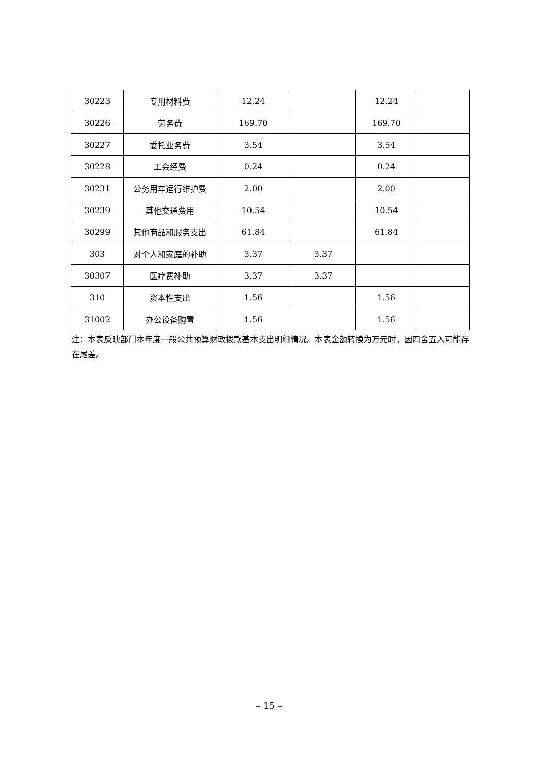| 30223 | 专用材料费 | 12.24 | | 12.24 | |
| 30226 | 劳务费 | 169.70 | | 169.70 | |
| 30227 | 委托业务费 | 3.54 | | 3.54 | |
| 30228 | 工会经费 | 0.24 | | 0.24 | |
| 30231 | 公务用车运行维护费 | 2.00 | | 2.00 | |
| 30239 | 其他交通费用 | 10.54 | | 10.54 | |
| 30299 | 其他商品和服务支出 | 61.84 | | 61.84 | |
| 303 | 对个人和家庭的补助 | 3.37 | 3.37 | | |
| 30307 | 医疗费补助 | 3.37 | 3.37 | | |
| 310 | 资本性支出 | 1.56 | | 1.56 | |
| 31002 | 办公设备购置 | 1.56 | | 1.56 | |
注：本表反映部门本年度一般公共预算财政拨款基本支出明细情况。本表金额转换为万元时，因四舍五入可能存在尾差。
– 15 –